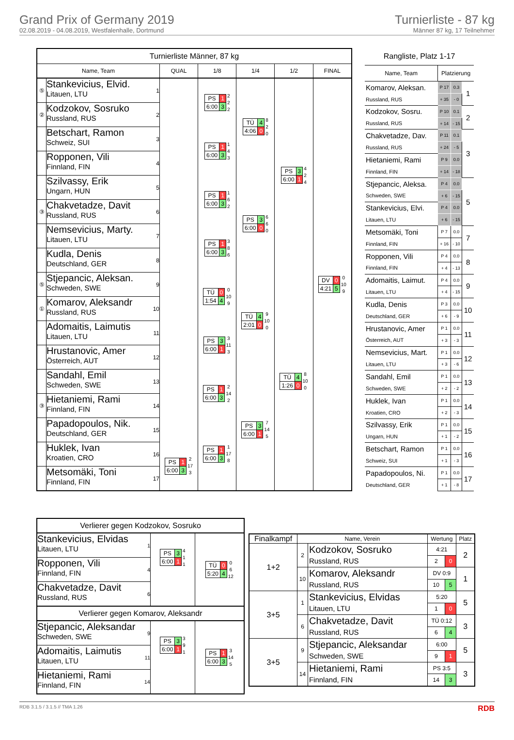Grand Prix of Germany 2019
02.08.2019 - 04.08.2019, Westfalenhalle, Dortmund
Turnierliste - 87 kg
Männer 87 kg, 17 Teilnehmer
| Turnierliste Männer, 87 kg | | | | | | | |
| --- | --- | --- | --- | --- | --- | --- | --- |
| Name, Team | | | QUAL | 1/8 | 1/4 | 1/2 | FINAL |
| ⑤ | Stankevicius, Elvid. Litauen, LTU | 1 | | / PS / 1 / / 6:00 / 3 / 2 2 2 | / TÜ / 4 / / 4:06 / 0 / 8 2 0 | / PS / 3 / / 6:00 / 1 / 4 2 4 | / DV / 0 / / 4:21 / 5 / 0 10 9 |
| ② | Kodzokov, Sosruko Russland, RUS | 2 | | | | | |
| | Betschart, Ramon Schweiz, SUI | 3 | | / PS / 1 / / 6:00 / 3 / 1 4 3 | | | |
| | Ropponen, Vili Finnland, FIN | 4 | | | | | |
| | Szilvassy, Erik Ungarn, HUN | 5 | | / PS / 1 / / 6:00 / 3 / 1 6 2 | / PS / 3 / / 6:00 / 0 / 6 6 0 | | |
| ③ | Chakvetadze, Davit Russland, RUS | 6 | | | | | |
| | Nemsevicius, Marty. Litauen, LTU | 7 | | / PS / 1 / / 6:00 / 3 / 3 8 6 | | | |
| | Kudla, Denis Deutschland, GER | 8 | | | | | |
| ⑤ | Stjepancic, Aleksan. Schweden, SWE | 9 | | / TÜ / 0 / / 1:54 / 4 / 0 10 9 | / TÜ / 4 / / 2:01 / 0 / 9 10 0 | / TÜ / 4 / / 1:26 / 0 / 8 10 0 | |
| ① | Komarov, Aleksandr Russland, RUS | 10 | | | | | |
| | Adomaitis, Laimutis Litauen, LTU | 11 | | / PS / 3 / / 6:00 / 1 / 3 11 3 | | | |
| | Hrustanovic, Amer Österreich, AUT | 12 | | | | | |
| | Sandahl, Emil Schweden, SWE | 13 | | / PS / 1 / / 6:00 / 3 / 2 14 2 | / PS / 3 / / 6:00 / 1 / 7 14 5 | | |
| ③ | Hietaniemi, Rami Finnland, FIN | 14 | | | | | |
| | Papadopoulos, Nik. Deutschland, GER | 15 | | / PS / 1 / / 6:00 / 3 / 1 17 8 | | | |
| | Huklek, Ivan Kroatien, CRO | 16 | / PS / 1 / / 6:00 / 3 / 2 17 3 | | | | |
| | Metsomäki, Toni Finnland, FIN | 17 | | | | | |
| Rangliste, Platz 1-17 | | | |
| --- | --- | --- | --- |
| Name, Team | Platzierung | | |
| Komarov, Aleksan. | P 17 | 0.3 | 1 |
| Russland, RUS | + 35 | - 0 | |
| Kodzokov, Sosru. | P 10 | 0.1 | 2 |
| Russland, RUS | + 14 | - 15 | |
| Chakvetadze, Dav. | P 11 | 0.1 | 3 |
| Russland, RUS | + 24 | - 5 | |
| Hietaniemi, Rami | P 9 | 0.0 | |
| Finnland, FIN | + 14 | - 18 | |
| Stjepancic, Aleksa. | P 4 | 0.0 | 5 |
| Schweden, SWE | + 6 | - 15 | |
| Stankevicius, Elvi. | P 4 | 0.0 | |
| Litauen, LTU | + 6 | - 15 | |
| Metsomäki, Toni | P 7 | 0.0 | 7 |
| Finnland, FIN | + 16 | - 10 | |
| Ropponen, Vili | P 4 | 0.0 | 8 |
| Finnland, FIN | + 4 | - 13 | |
| Adomaitis, Laimut. | P 4 | 0.0 | 9 |
| Litauen, LTU | + 4 | - 15 | |
| Kudla, Denis | P 3 | 0.0 | 10 |
| Deutschland, GER | + 6 | - 9 | |
| Hrustanovic, Amer | P 1 | 0.0 | 11 |
| Österreich, AUT | + 3 | - 3 | |
| Nemsevicius, Mart. | P 1 | 0.0 | 12 |
| Litauen, LTU | + 3 | - 6 | |
| Sandahl, Emil | P 1 | 0.0 | 13 |
| Schweden, SWE | + 2 | - 2 | |
| Huklek, Ivan | P 1 | 0.0 | 14 |
| Kroatien, CRO | + 2 | - 3 | |
| Szilvassy, Erik | P 1 | 0.0 | 15 |
| Ungarn, HUN | + 1 | - 2 | |
| Betschart, Ramon | P 1 | 0.0 | 16 |
| Schweiz, SUI | + 1 | - 3 | |
| Papadopoulos, Ni. | P 1 | 0.0 | 17 |
| Deutschland, GER | + 1 | - 8 | |
| Verlierer gegen Kodzokov, Sosruko | | | |
| Stankevicius, Elvidas Litauen, LTU | 1 | / PS / 3 / / 6:00 / 1 / 4 1 1 | / TÜ / 0 / / 5:20 / 4 / 0 6 12 |
| Ropponen, Vili Finnland, FIN | 4 | | |
| Chakvetadze, Davit Russland, RUS | 6 | | |
| Verlierer gegen Komarov, Aleksandr | | | |
| Stjepancic, Aleksandar Schweden, SWE | 9 | / PS / 3 / / 6:00 / 1 / 3 9 1 | / PS / 1 / / 6:00 / 3 / 3 14 5 |
| Adomaitis, Laimutis Litauen, LTU | 11 | | |
| Hietaniemi, Rami Finnland, FIN | 14 | | |
| Finalkampf | Name, Verein | | Wertung | | Platz |
| --- | --- | --- | --- | --- | --- |
| 1+2 | 2 | Kodzokov, Sosruko Russland, RUS | 4:21 | | 2 |
| | | | 2 | 0 | |
| | 10 | Komarov, Aleksandr Russland, RUS | DV 0:9 | | 1 |
| | | | 10 | 5 | |
| 3+5 | 1 | Stankevicius, Elvidas Litauen, LTU | 5:20 | | 5 |
| | | | 1 | 0 | |
| | 6 | Chakvetadze, Davit Russland, RUS | TÜ 0:12 | | 3 |
| | | | 6 | 4 | |
| 3+5 | 9 | Stjepancic, Aleksandar Schweden, SWE | 6:00 | | 5 |
| | | | 9 | 1 | |
| | 14 | Hietaniemi, Rami Finnland, FIN | PS 3:5 | | 3 |
| | | | 14 | 3 | |
RDB 3.1.5 / 3.1.5 // TMA 1.26 RDB